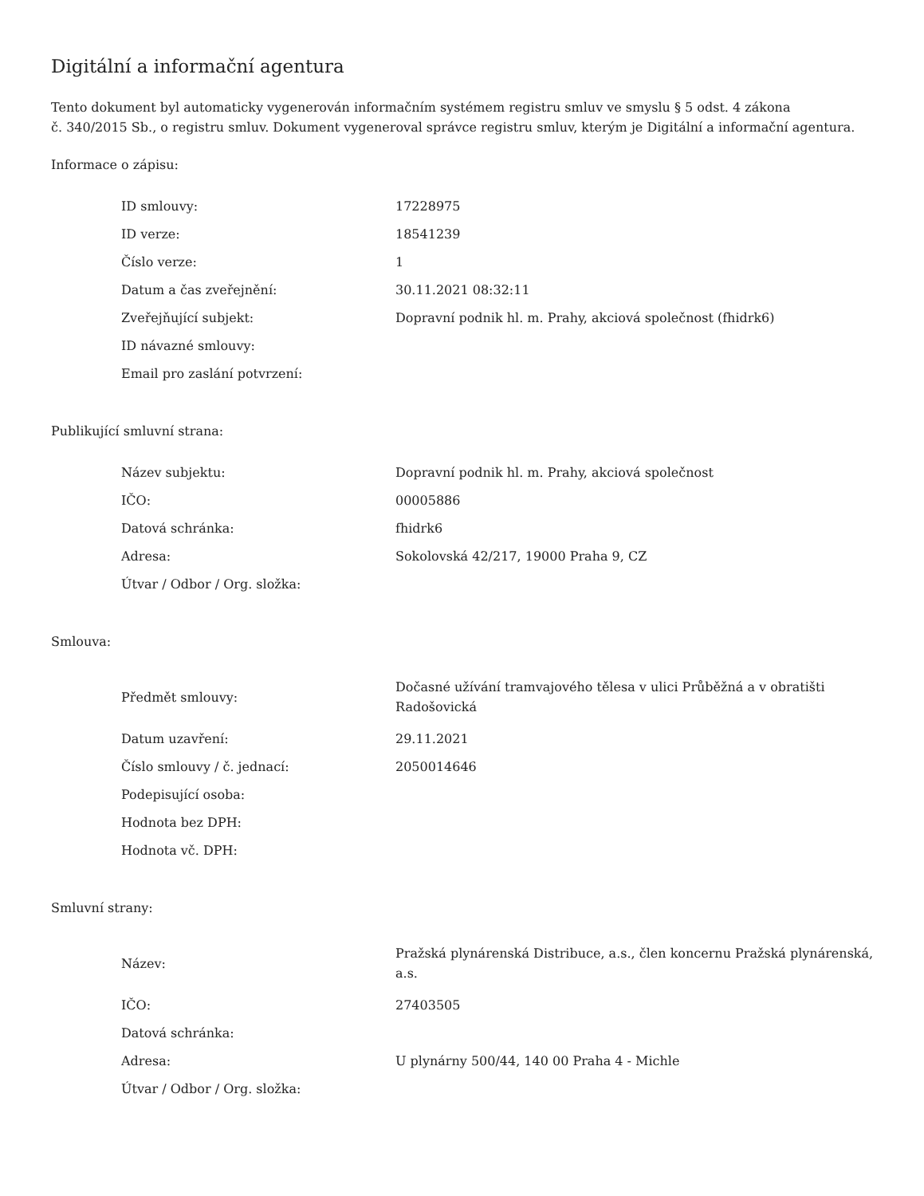Digitální a informační agentura
Tento dokument byl automaticky vygenerován informačním systémem registru smluv ve smyslu § 5 odst. 4 zákona
č. 340/2015 Sb., o registru smluv. Dokument vygeneroval správce registru smluv, kterým je Digitální a informační agentura.
Informace o zápisu:
| ID smlouvy: | 17228975 |
| ID verze: | 18541239 |
| Číslo verze: | 1 |
| Datum a čas zveřejnění: | 30.11.2021 08:32:11 |
| Zveřejňující subjekt: | Dopravní podnik hl. m. Prahy, akciová společnost (fhidrk6) |
| ID návazné smlouvy: | |
| Email pro zaslání potvrzení: | |
Publikující smluvní strana:
| Název subjektu: | Dopravní podnik hl. m. Prahy, akciová společnost |
| IČO: | 00005886 |
| Datová schránka: | fhidrk6 |
| Adresa: | Sokolovská 42/217, 19000 Praha 9, CZ |
| Útvar / Odbor / Org. složka: | |
Smlouva:
| Předmět smlouvy: | Dočasné užívání tramvajového tělesa v ulici Průběžná a v obratišti Radošovická |
| Datum uzavření: | 29.11.2021 |
| Číslo smlouvy / č. jednací: | 2050014646 |
| Podepisující osoba: | |
| Hodnota bez DPH: | |
| Hodnota vč. DPH: | |
Smluvní strany:
| Název: | Pražská plynárenská Distribuce, a.s., člen koncernu Pražská plynárenská, a.s. |
| IČO: | 27403505 |
| Datová schránka: | |
| Adresa: | U plynárny 500/44, 140 00 Praha 4 - Michle |
| Útvar / Odbor / Org. složka: | |